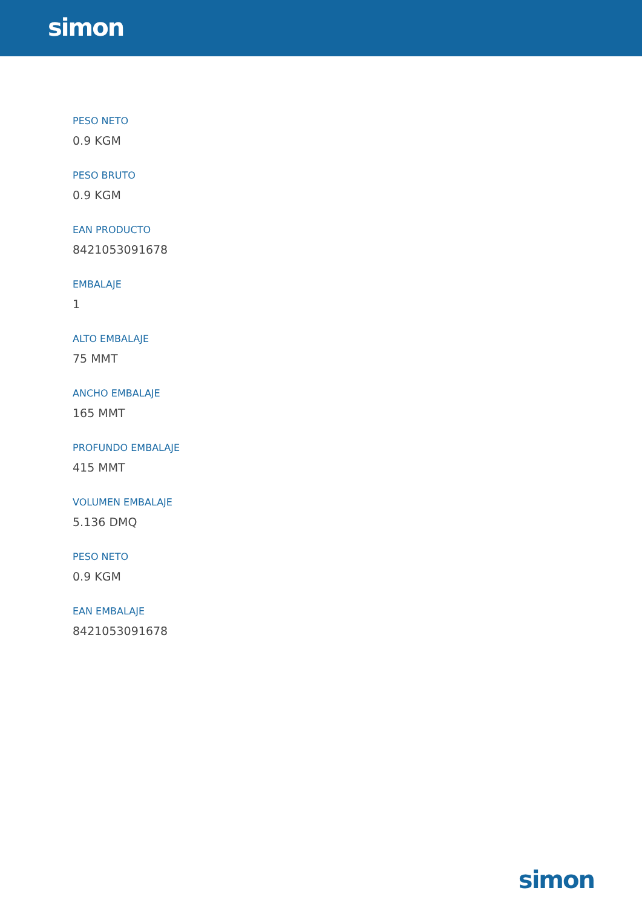simon
PESO NETO
0.9 KGM
PESO BRUTO
0.9 KGM
EAN PRODUCTO
8421053091678
EMBALAJE
1
ALTO EMBALAJE
75 MMT
ANCHO EMBALAJE
165 MMT
PROFUNDO EMBALAJE
415 MMT
VOLUMEN EMBALAJE
5.136 DMQ
PESO NETO
0.9 KGM
EAN EMBALAJE
8421053091678
simon